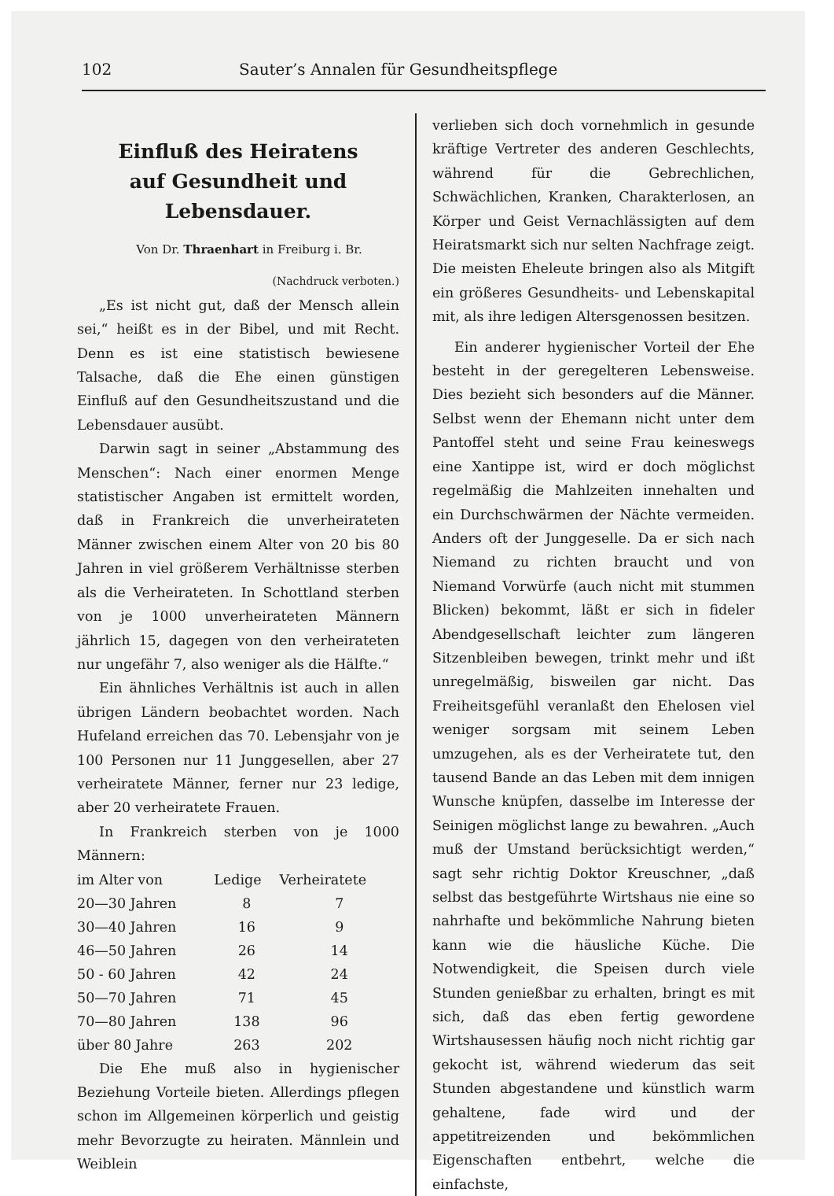102 Sauter’s Annalen für Gesundheitspflege
Einfluß des Heiratens
auf Gesundheit und Lebensdauer.
Von Dr. Thraenhart in Freiburg i. Br.
(Nachdruck verboten.)
„Es ist nicht gut, daß der Mensch allein sei,“ heißt es in der Bibel, und mit Recht. Denn es ist eine statistisch bewiesene Talsache, daß die Ehe einen günstigen Einfluß auf den Gesundheitszustand und die Lebensdauer ausübt.
Darwin sagt in seiner „Abstammung des Menschen“: Nach einer enormen Menge statistischer Angaben ist ermittelt worden, daß in Frankreich die unverheirateten Männer zwischen einem Alter von 20 bis 80 Jahren in viel größerem Verhältnisse sterben als die Verheirateten. In Schottland sterben von je 1000 unverheirateten Männern jährlich 15, dagegen von den verheirateten nur ungefähr 7, also weniger als die Hälfte.“
Ein ähnliches Verhältnis ist auch in allen übrigen Ländern beobachtet worden. Nach Hufeland erreichen das 70. Lebensjahr von je 100 Personen nur 11 Junggesellen, aber 27 verheiratete Männer, ferner nur 23 ledige, aber 20 verheiratete Frauen.
In Frankreich sterben von je 1000 Männern:
| im Alter von | Ledige | Verheiratete |
| --- | --- | --- |
| 20—30 Jahren | 8 | 7 |
| 30—40 Jahren | 16 | 9 |
| 46—50 Jahren | 26 | 14 |
| 50 - 60 Jahren | 42 | 24 |
| 50—70 Jahren | 71 | 45 |
| 70—80 Jahren | 138 | 96 |
| über 80 Jahre | 263 | 202 |
Die Ehe muß also in hygienischer Beziehung Vorteile bieten. Allerdings pflegen schon im Allgemeinen körperlich und geistig mehr Bevorzugte zu heiraten. Männlein und Weiblein
verlieben sich doch vornehmlich in gesunde kräftige Vertreter des anderen Geschlechts, während für die Gebrechlichen, Schwächlichen, Kranken, Charakterlosen, an Körper und Geist Vernachlässigten auf dem Heiratsmarkt sich nur selten Nachfrage zeigt. Die meisten Eheleute bringen also als Mitgift ein größeres Gesundheits- und Lebenskapital mit, als ihre ledigen Altersgenossen besitzen.
Ein anderer hygienischer Vorteil der Ehe besteht in der geregelteren Lebensweise. Dies bezieht sich besonders auf die Männer. Selbst wenn der Ehemann nicht unter dem Pantoffel steht und seine Frau keineswegs eine Xantippe ist, wird er doch möglichst regelmäßig die Mahlzeiten innehalten und ein Durchschwärmen der Nächte vermeiden. Anders oft der Junggeselle. Da er sich nach Niemand zu richten braucht und von Niemand Vorwürfe (auch nicht mit stummen Blicken) bekommt, läßt er sich in fideler Abendgesellschaft leichter zum längeren Sitzenbleiben bewegen, trinkt mehr und ißt unregelmäßig, bisweilen gar nicht. Das Freiheitsgefühl veranlaßt den Ehelosen viel weniger sorgsam mit seinem Leben umzugehen, als es der Verheiratete tut, den tausend Bande an das Leben mit dem innigen Wunsche knüpfen, dasselbe im Interesse der Seinigen möglichst lange zu bewahren. „Auch muß der Umstand berücksichtigt werden,“ sagt sehr richtig Doktor Kreuschner, „daß selbst das bestgeführte Wirtshaus nie eine so nahrhafte und bekömmliche Nahrung bieten kann wie die häusliche Küche. Die Notwendigkeit, die Speisen durch viele Stunden genießbar zu erhalten, bringt es mit sich, daß das eben fertig gewordene Wirtshausessen häufig noch nicht richtig gar gekocht ist, während wiederum das seit Stunden abgestandene und künstlich warm gehaltene, fade wird und der appetitreizenden und bekömmlichen Eigenschaften entbehrt, welche die einfachste,